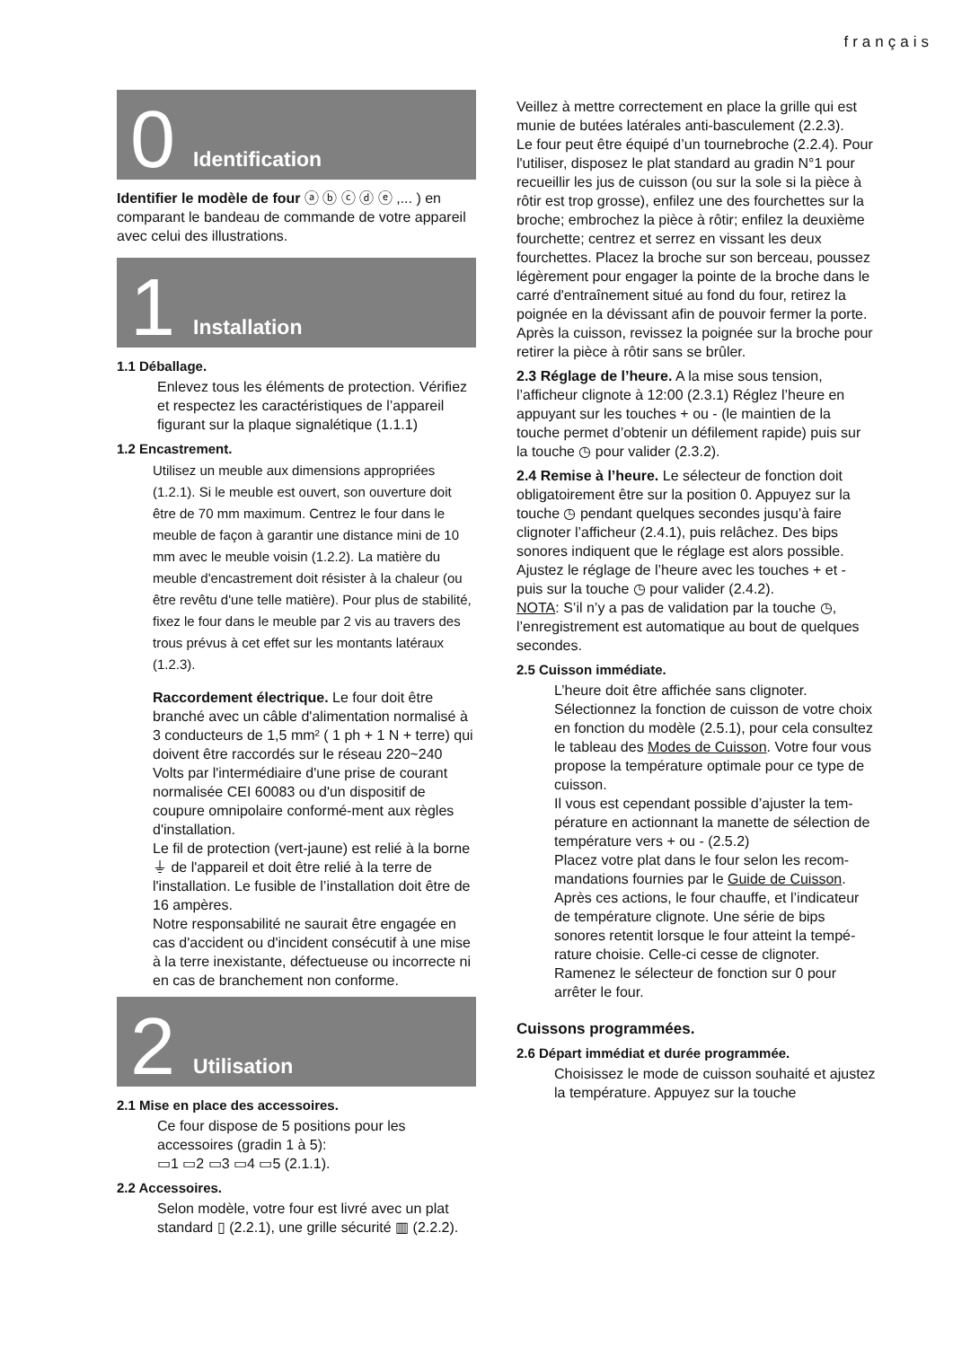français
0 Identification
Identifier le modèle de four ⓐ ⓑ ⓒ ⓓ ⓔ ,... ) en comparant le bandeau de commande de votre appareil avec celui des illustrations.
1 Installation
1.1 Déballage.
Enlevez tous les éléments de protection. Vérifiez et respectez les caractéristiques de l’appareil figurant sur la plaque signalétique (1.1.1)
1.2 Encastrement.
Utilisez un meuble aux dimensions appropriées (1.2.1). Si le meuble est ouvert, son ouverture doit être de 70 mm maximum. Centrez le four dans le meuble de façon à garantir une distance mini de 10 mm avec le meuble voisin (1.2.2). La matière du meuble d'encastrement doit résister à la chaleur (ou être revêtu d'une telle matière). Pour plus de stabilité, fixez le four dans le meuble par 2 vis au travers des trous prévus à cet effet sur les montants latéraux (1.2.3).
Raccordement électrique. Le four doit être branché avec un câble d'alimentation normalisé à 3 conducteurs de 1,5 mm² ( 1 ph + 1 N + terre) qui doivent être raccordés sur le réseau 220~240 Volts par l'intermédiaire d'une prise de courant normalisée CEI 60083 ou d'un dispositif de coupure omnipolaire conformé-ment aux règles d'installation.
Le fil de protection (vert-jaune) est relié à la borne ⏚ de l'appareil et doit être relié à la terre de l'installation. Le fusible de l’installation doit être de 16 ampères.
Notre responsabilité ne saurait être engagée en cas d'accident ou d'incident consécutif à une mise à la terre inexistante, défectueuse ou incorrecte ni en cas de branchement non conforme.
2 Utilisation
2.1 Mise en place des accessoires.
Ce four dispose de 5 positions pour les accessoires (gradin 1 à 5):
▭1 ▭2 ▭3 ▭4 ▭5 (2.1.1).
2.2 Accessoires.
Selon modèle, votre four est livré avec un plat standard ▯ (2.2.1), une grille sécurité ▥ (2.2.2).
Veillez à mettre correctement en place la grille qui est munie de butées latérales anti-basculement (2.2.3).
Le four peut être équipé d’un tournebroche (2.2.4). Pour l'utiliser, disposez le plat standard au gradin N°1 pour recueillir les jus de cuisson (ou sur la sole si la pièce à rôtir est trop grosse), enfilez une des fourchettes sur la broche; embrochez la pièce à rôtir; enfilez la deuxième fourchette; centrez et serrez en vissant les deux fourchettes. Placez la broche sur son berceau, poussez légèrement pour engager la pointe de la broche dans le carré d'entraînement situé au fond du four, retirez la poignée en la dévissant afin de pouvoir fermer la porte. Après la cuisson, revissez la poignée sur la broche pour retirer la pièce à rôtir sans se brûler.
2.3 Réglage de l’heure. A la mise sous tension, l’afficheur clignote à 12:00 (2.3.1) Réglez l’heure en appuyant sur les touches + ou - (le maintien de la touche permet d’obtenir un défilement rapide) puis sur la touche ◷ pour valider (2.3.2).
2.4 Remise à l’heure. Le sélecteur de fonction doit obligatoirement être sur la position 0. Appuyez sur la touche ◷ pendant quelques secondes jusqu’à faire clignoter l’afficheur (2.4.1), puis relâchez. Des bips sonores indiquent que le réglage est alors possible.
Ajustez le réglage de l’heure avec les touches + et - puis sur la touche ◷ pour valider (2.4.2).
NOTA: S’il n’y a pas de validation par la touche ◷, l’enregistrement est automatique au bout de quelques secondes.
2.5 Cuisson immédiate.
L’heure doit être affichée sans clignoter.
Sélectionnez la fonction de cuisson de votre choix en fonction du modèle (2.5.1), pour cela consultez le tableau des Modes de Cuisson. Votre four vous propose la température optimale pour ce type de cuisson.
Il vous est cependant possible d’ajuster la tem-pérature en actionnant la manette de sélection de température vers + ou - (2.5.2)
Placez votre plat dans le four selon les recom-mandations fournies par le Guide de Cuisson. Après ces actions, le four chauffe, et l’indicateur de température clignote. Une série de bips sonores retentit lorsque le four atteint la tempé-rature choisie. Celle-ci cesse de clignoter. Ramenez le sélecteur de fonction sur 0 pour arrêter le four.
Cuissons programmées.
2.6 Départ immédiat et durée programmée.
Choisissez le mode de cuisson souhaité et ajustez la température. Appuyez sur la touche